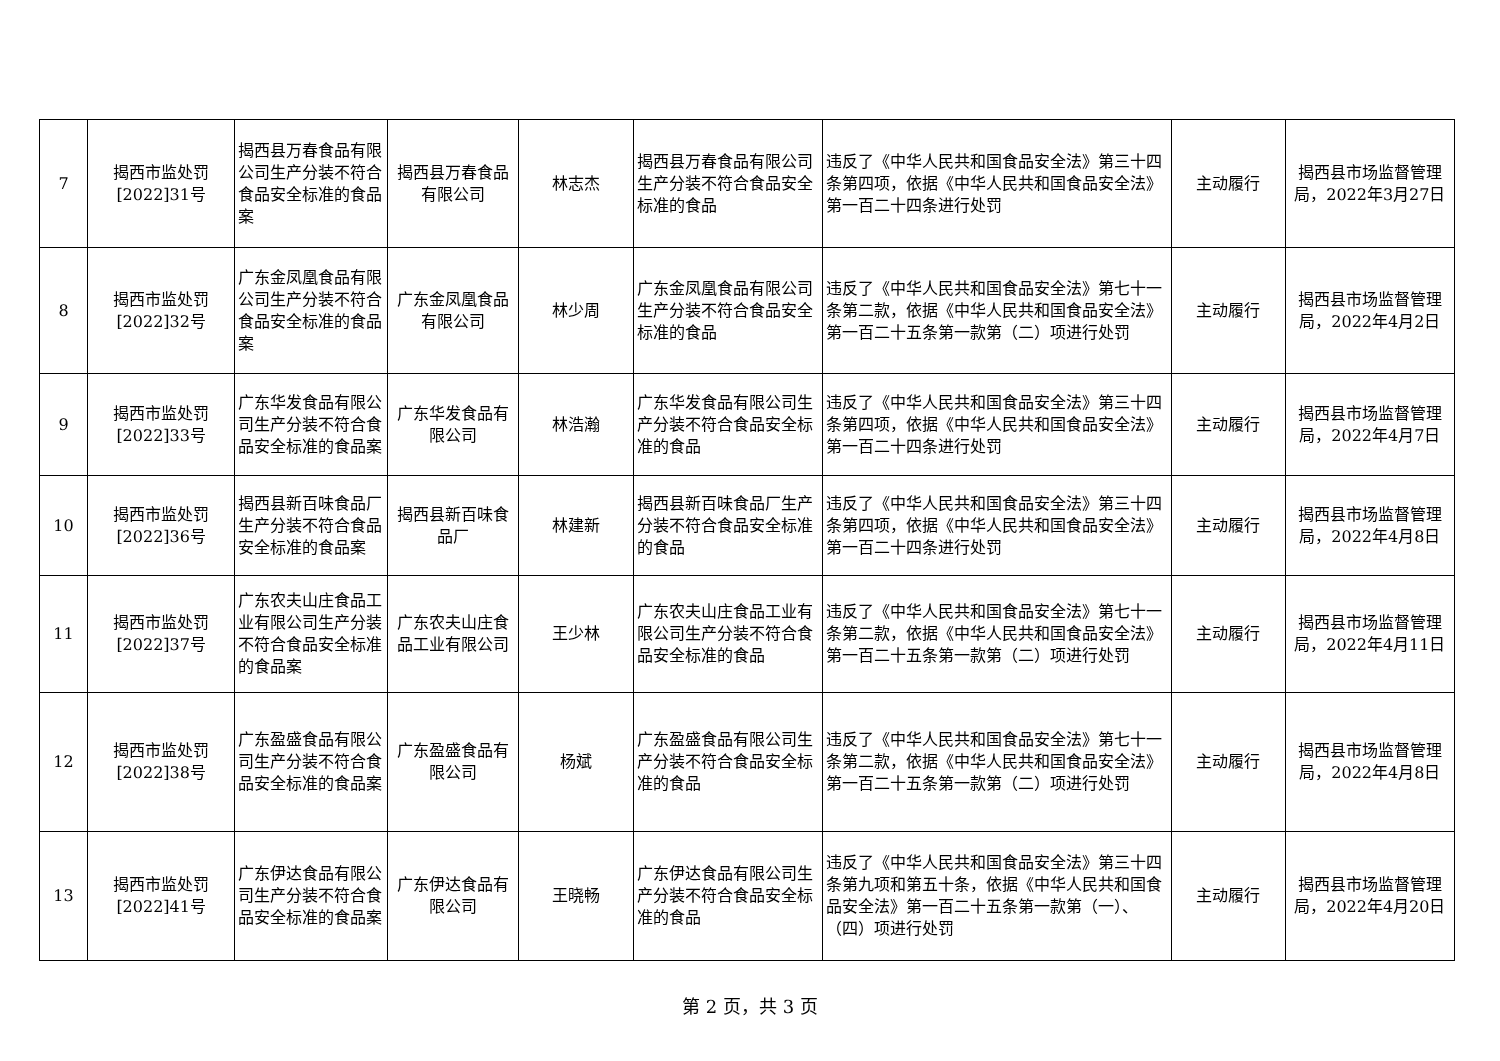| 7 | 揭西市监处罚[2022]31号 | 揭西县万春食品有限公司生产分装不符合食品安全标准的食品案 | 揭西县万春食品有限公司 | 林志杰 | 揭西县万春食品有限公司生产分装不符合食品安全标准的食品 | 违反了《中华人民共和国食品安全法》第三十四条第四项，依据《中华人民共和国食品安全法》第一百二十四条进行处罚 | 主动履行 | 揭西县市场监督管理局，2022年3月27日 |
| 8 | 揭西市监处罚[2022]32号 | 广东金凤凰食品有限公司生产分装不符合食品安全标准的食品案 | 广东金凤凰食品有限公司 | 林少周 | 广东金凤凰食品有限公司生产分装不符合食品安全标准的食品 | 违反了《中华人民共和国食品安全法》第七十一条第二款，依据《中华人民共和国食品安全法》第一百二十五条第一款第（二）项进行处罚 | 主动履行 | 揭西县市场监督管理局，2022年4月2日 |
| 9 | 揭西市监处罚[2022]33号 | 广东华发食品有限公司生产分装不符合食品安全标准的食品案 | 广东华发食品有限公司 | 林浩瀚 | 广东华发食品有限公司生产分装不符合食品安全标准的食品 | 违反了《中华人民共和国食品安全法》第三十四条第四项，依据《中华人民共和国食品安全法》第一百二十四条进行处罚 | 主动履行 | 揭西县市场监督管理局，2022年4月7日 |
| 10 | 揭西市监处罚[2022]36号 | 揭西县新百味食品厂生产分装不符合食品安全标准的食品案 | 揭西县新百味食品厂 | 林建新 | 揭西县新百味食品厂生产分装不符合食品安全标准的食品 | 违反了《中华人民共和国食品安全法》第三十四条第四项，依据《中华人民共和国食品安全法》第一百二十四条进行处罚 | 主动履行 | 揭西县市场监督管理局，2022年4月8日 |
| 11 | 揭西市监处罚[2022]37号 | 广东农夫山庄食品工业有限公司生产分装不符合食品安全标准的食品案 | 广东农夫山庄食品工业有限公司 | 王少林 | 广东农夫山庄食品工业有限公司生产分装不符合食品安全标准的食品 | 违反了《中华人民共和国食品安全法》第七十一条第二款，依据《中华人民共和国食品安全法》第一百二十五条第一款第（二）项进行处罚 | 主动履行 | 揭西县市场监督管理局，2022年4月11日 |
| 12 | 揭西市监处罚[2022]38号 | 广东盈盛食品有限公司生产分装不符合食品安全标准的食品案 | 广东盈盛食品有限公司 | 杨斌 | 广东盈盛食品有限公司生产分装不符合食品安全标准的食品 | 违反了《中华人民共和国食品安全法》第七十一条第二款，依据《中华人民共和国食品安全法》第一百二十五条第一款第（二）项进行处罚 | 主动履行 | 揭西县市场监督管理局，2022年4月8日 |
| 13 | 揭西市监处罚[2022]41号 | 广东伊达食品有限公司生产分装不符合食品安全标准的食品案 | 广东伊达食品有限公司 | 王晓畅 | 广东伊达食品有限公司生产分装不符合食品安全标准的食品 | 违反了《中华人民共和国食品安全法》第三十四条第九项和第五十条，依据《中华人民共和国食品安全法》第一百二十五条第一款第（一）、（四）项进行处罚 | 主动履行 | 揭西县市场监督管理局，2022年4月20日 |
第 2 页，共 3 页